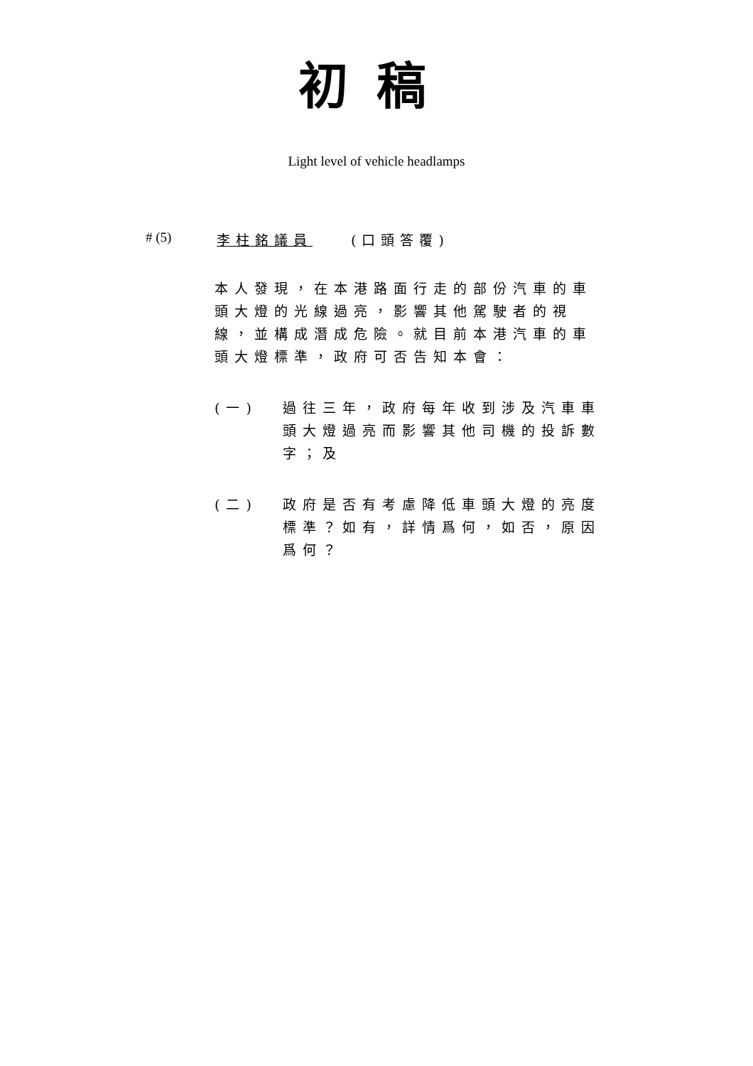初稿
Light level of vehicle headlamps
# (5) 李柱銘議員　　(口頭答覆)
本人發現，在本港路面行走的部份汽車的車頭大燈的光線過亮，影響其他駕駛者的視線，並構成潛成危險。就目前本港汽車的車頭大燈標準，政府可否告知本會：
(一) 過往三年，政府每年收到涉及汽車車頭大燈過亮而影響其他司機的投訴數字；及
(二) 政府是否有考慮降低車頭大燈的亮度標準？如有，詳情爲何，如否，原因爲何？